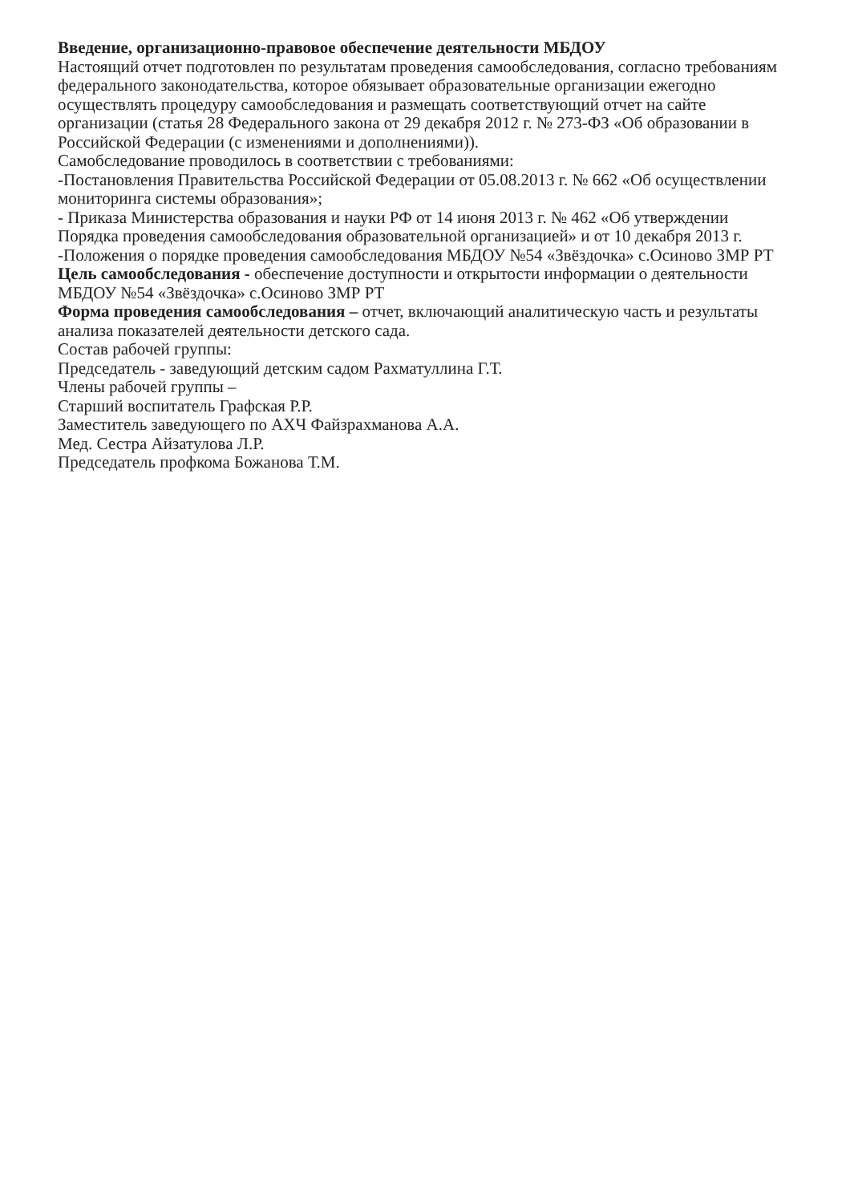Введение, организационно-правовое обеспечение деятельности МБДОУ
Настоящий отчет подготовлен по результатам проведения самообследования, согласно требованиям федерального законодательства, которое обязывает образовательные организации ежегодно осуществлять процедуру самообследования и размещать соответствующий отчет на сайте организации (статья 28 Федерального закона от 29 декабря 2012 г. № 273-ФЗ «Об образовании в Российской Федерации (с изменениями и дополнениями)).
Самобследование проводилось в соответствии с требованиями:
-Постановления Правительства Российской Федерации от 05.08.2013 г. № 662 «Об осуществлении мониторинга системы образования»;
- Приказа Министерства образования и науки РФ от 14 июня 2013 г. № 462 «Об утверждении Порядка проведения самообследования образовательной организацией» и от 10 декабря 2013 г.
-Положения о порядке проведения самообследования МБДОУ №54 «Звёздочка» с.Осиново ЗМР РТ
Цель самообследования - обеспечение доступности и открытости информации о деятельности МБДОУ №54 «Звёздочка» с.Осиново ЗМР РТ
Форма проведения самообследования – отчет, включающий аналитическую часть и результаты анализа показателей деятельности детского сада.
Состав рабочей группы:
Председатель - заведующий детским садом Рахматуллина Г.Т.
Члены рабочей группы –
Старший воспитатель Графская Р.Р.
Заместитель заведующего по АХЧ Файзрахманова А.А.
Мед. Сестра Айзатулова Л.Р.
Председатель профкома Божанова Т.М.